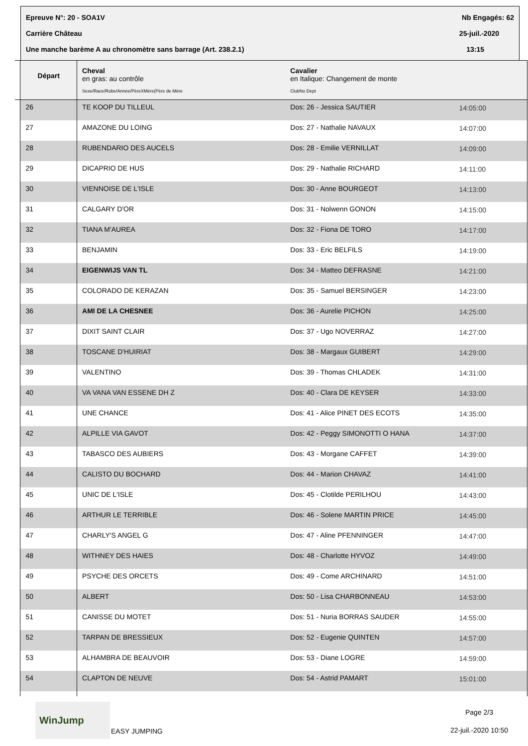Epreuve N°: 20 - SOA1V Nb Engagés: 62
Carrière Château 25-juil.-2020
Une manche barème A au chronomètre sans barrage (Art. 238.2.1) 13:15
| | Départ | Cheval en gras: au contrôle Sexe/Race/Robe/Année/PèreXMère(Père de Mère | Cavalier en Italique: Changement de monte ClubNo Dept | |
| --- | --- | --- | --- | --- |
| | 26 | TE KOOP DU TILLEUL | Dos: 26 - Jessica SAUTIER | 14:05:00 |
| | 27 | AMAZONE DU LOING | Dos: 27 - Nathalie NAVAUX | 14:07:00 |
| | 28 | RUBENDARIO DES AUCELS | Dos: 28 - Emilie VERNILLAT | 14:09:00 |
| | 29 | DICAPRIO DE HUS | Dos: 29 - Nathalie RICHARD | 14:11:00 |
| | 30 | VIENNOISE DE L'ISLE | Dos: 30 - Anne BOURGEOT | 14:13:00 |
| | 31 | CALGARY D'OR | Dos: 31 - Nolwenn GONON | 14:15:00 |
| | 32 | TIANA M'AUREA | Dos: 32 - Fiona DE TORO | 14:17:00 |
| | 33 | BENJAMIN | Dos: 33 - Eric BELFILS | 14:19:00 |
| | 34 | EIGENWIJS VAN TL | Dos: 34 - Matteo DEFRASNE | 14:21:00 |
| | 35 | COLORADO DE KERAZAN | Dos: 35 - Samuel BERSINGER | 14:23:00 |
| | 36 | AMI DE LA CHESNEE | Dos: 36 - Aurelie PICHON | 14:25:00 |
| | 37 | DIXIT SAINT CLAIR | Dos: 37 - Ugo NOVERRAZ | 14:27:00 |
| | 38 | TOSCANE D'HUIRIAT | Dos: 38 - Margaux GUIBERT | 14:29:00 |
| | 39 | VALENTINO | Dos: 39 - Thomas CHLADEK | 14:31:00 |
| | 40 | VA VANA VAN ESSENE DH Z | Dos: 40 - Clara DE KEYSER | 14:33:00 |
| | 41 | UNE CHANCE | Dos: 41 - Alice PINET DES ECOTS | 14:35:00 |
| | 42 | ALPILLE VIA GAVOT | Dos: 42 - Peggy SIMONOTTI O HANA | 14:37:00 |
| | 43 | TABASCO DES AUBIERS | Dos: 43 - Morgane CAFFET | 14:39:00 |
| | 44 | CALISTO DU BOCHARD | Dos: 44 - Marion CHAVAZ | 14:41:00 |
| | 45 | UNIC DE L'ISLE | Dos: 45 - Clotilde PERILHOU | 14:43:00 |
| | 46 | ARTHUR LE TERRIBLE | Dos: 46 - Solene MARTIN PRICE | 14:45:00 |
| | 47 | CHARLY'S ANGEL G | Dos: 47 - Aline PFENNINGER | 14:47:00 |
| | 48 | WITHNEY DES HAIES | Dos: 48 - Charlotte HYVOZ | 14:49:00 |
| | 49 | PSYCHE DES ORCETS | Dos: 49 - Come ARCHINARD | 14:51:00 |
| | 50 | ALBERT | Dos: 50 - Lisa CHARBONNEAU | 14:53:00 |
| | 51 | CANISSE DU MOTET | Dos: 51 - Nuria BORRAS SAUDER | 14:55:00 |
| | 52 | TARPAN DE BRESSIEUX | Dos: 52 - Eugenie QUINTEN | 14:57:00 |
| | 53 | ALHAMBRA DE BEAUVOIR | Dos: 53 - Diane LOGRE | 14:59:00 |
| | 54 | CLAPTON DE NEUVE | Dos: 54 - Astrid PAMART | 15:01:00 |
WinJump
EASY JUMPING
Page 2/3
22-juil.-2020 10:50